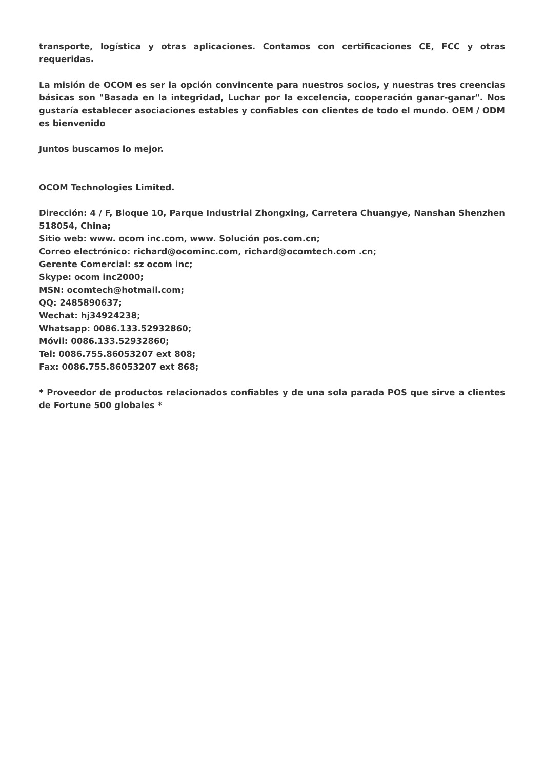transporte, logística y otras aplicaciones. Contamos con certificaciones CE, FCC y otras requeridas.
La misión de OCOM es ser la opción convincente para nuestros socios, y nuestras tres creencias básicas son "Basada en la integridad, Luchar por la excelencia, cooperación ganar-ganar". Nos gustaría establecer asociaciones estables y confiables con clientes de todo el mundo. OEM / ODM es bienvenido
Juntos buscamos lo mejor.
OCOM Technologies Limited.
Dirección: 4 / F, Bloque 10, Parque Industrial Zhongxing, Carretera Chuangye, Nanshan Shenzhen 518054, China;
Sitio web: www. ocom inc.com, www. Solución pos.com.cn;
Correo electrónico: richard@ocominc.com, richard@ocomtech.com .cn;
Gerente Comercial: sz ocom inc;
Skype: ocom inc2000;
MSN: ocomtech@hotmail.com;
QQ: 2485890637;
Wechat: hj34924238;
Whatsapp: 0086.133.52932860;
Móvil: 0086.133.52932860;
Tel: 0086.755.86053207 ext 808;
Fax: 0086.755.86053207 ext 868;
* Proveedor de productos relacionados confiables y de una sola parada POS que sirve a clientes de Fortune 500 globales *